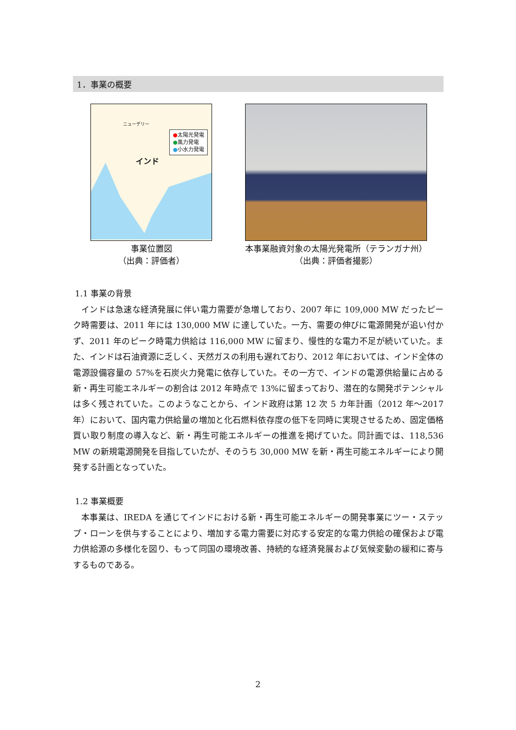1．事業の概要
ニューデリー
インド
●太陽光発電
●風力発電
●小水力発電
事業位置図
（出典：評価者）
本事業融資対象の太陽光発電所（テランガナ州）
（出典：評価者撮影）
1.1 事業の背景
インドは急速な経済発展に伴い電力需要が急増しており、2007 年に 109,000 MW だったピーク時需要は、2011 年には 130,000 MW に達していた。一方、需要の伸びに電源開発が追い付かず、2011 年のピーク時電力供給は 116,000 MW に留まり、慢性的な電力不足が続いていた。また、インドは石油資源に乏しく、天然ガスの利用も遅れており、2012 年においては、インド全体の電源設備容量の 57%を石炭火力発電に依存していた。その一方で、インドの電源供給量に占める新・再生可能エネルギーの割合は 2012 年時点で 13%に留まっており、潜在的な開発ポテンシャルは多く残されていた。このようなことから、インド政府は第 12 次 5 カ年計画（2012 年～2017 年）において、国内電力供給量の増加と化石燃料依存度の低下を同時に実現させるため、固定価格買い取り制度の導入など、新・再生可能エネルギーの推進を掲げていた。同計画では、118,536 MW の新規電源開発を目指していたが、そのうち 30,000 MW を新・再生可能エネルギーにより開発する計画となっていた。
1.2 事業概要
本事業は、IREDA を通じてインドにおける新・再生可能エネルギーの開発事業にツー・ステップ・ローンを供与することにより、増加する電力需要に対応する安定的な電力供給の確保および電力供給源の多様化を図り、もって同国の環境改善、持続的な経済発展および気候変動の緩和に寄与するものである。
2